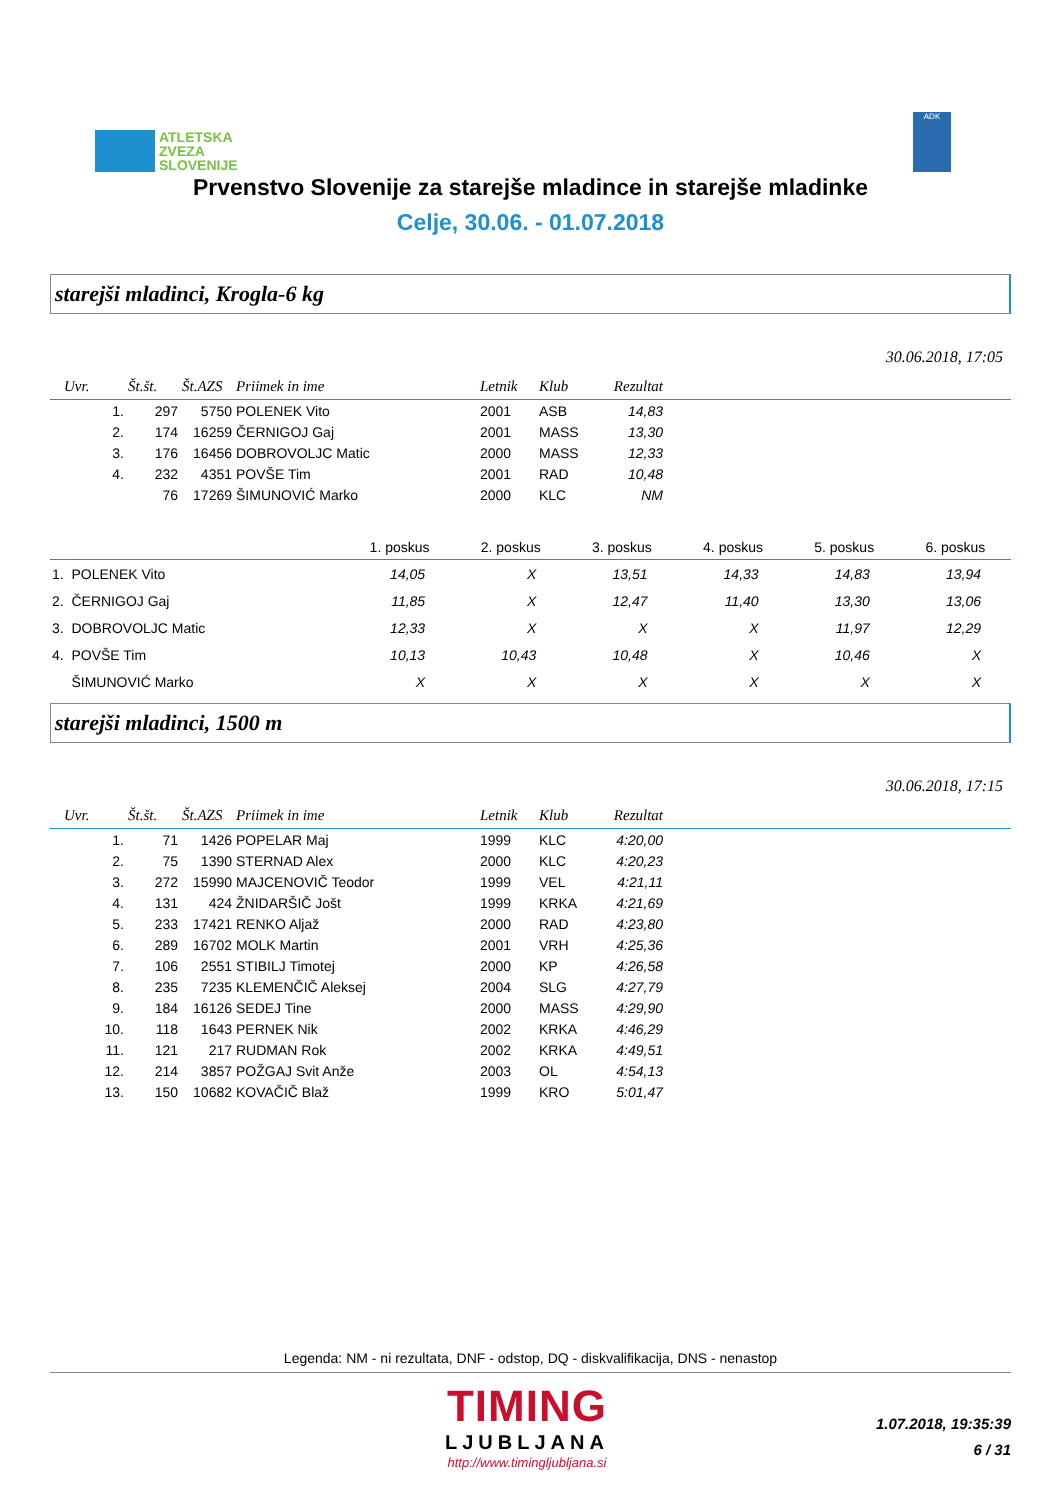ATLETSKA
ZVEZA
SLOVENIJE
ADK
Prvenstvo Slovenije za starejše mladince in starejše mladinke
Celje, 30.06. - 01.07.2018
starejši mladinci, Krogla-6 kg
30.06.2018, 17:05
| Uvr. | Št.št. | Št.AZS | Priimek in ime | Letnik | Klub | Rezultat | |
| --- | --- | --- | --- | --- | --- | --- | --- |
| 1. | 297 | 5750 | POLENEK Vito | 2001 | ASB | 14,83 | |
| 2. | 174 | 16259 | ČERNIGOJ Gaj | 2001 | MASS | 13,30 | |
| 3. | 176 | 16456 | DOBROVOLJC Matic | 2000 | MASS | 12,33 | |
| 4. | 232 | 4351 | POVŠE Tim | 2001 | RAD | 10,48 | |
| | 76 | 17269 | ŠIMUNOVIĆ Marko | 2000 | KLC | NM | |
| | 1. poskus | 2. poskus | 3. poskus | 4. poskus | 5. poskus | 6. poskus |
| --- | --- | --- | --- | --- | --- | --- |
| 1. POLENEK Vito | 14,05 | X | 13,51 | 14,33 | 14,83 | 13,94 |
| 2. ČERNIGOJ Gaj | 11,85 | X | 12,47 | 11,40 | 13,30 | 13,06 |
| 3. DOBROVOLJC Matic | 12,33 | X | X | X | 11,97 | 12,29 |
| 4. POVŠE Tim | 10,13 | 10,43 | 10,48 | X | 10,46 | X |
| ŠIMUNOVIĆ Marko | X | X | X | X | X | X |
starejši mladinci, 1500 m
30.06.2018, 17:15
| Uvr. | Št.št. | Št.AZS | Priimek in ime | Letnik | Klub | Rezultat | |
| --- | --- | --- | --- | --- | --- | --- | --- |
| 1. | 71 | 1426 | POPELAR Maj | 1999 | KLC | 4:20,00 | |
| 2. | 75 | 1390 | STERNAD Alex | 2000 | KLC | 4:20,23 | |
| 3. | 272 | 15990 | MAJCENOVIČ Teodor | 1999 | VEL | 4:21,11 | |
| 4. | 131 | 424 | ŽNIDARŠIČ Jošt | 1999 | KRKA | 4:21,69 | |
| 5. | 233 | 17421 | RENKO Aljaž | 2000 | RAD | 4:23,80 | |
| 6. | 289 | 16702 | MOLK Martin | 2001 | VRH | 4:25,36 | |
| 7. | 106 | 2551 | STIBILJ Timotej | 2000 | KP | 4:26,58 | |
| 8. | 235 | 7235 | KLEMENČIČ Aleksej | 2004 | SLG | 4:27,79 | |
| 9. | 184 | 16126 | SEDEJ Tine | 2000 | MASS | 4:29,90 | |
| 10. | 118 | 1643 | PERNEK Nik | 2002 | KRKA | 4:46,29 | |
| 11. | 121 | 217 | RUDMAN Rok | 2002 | KRKA | 4:49,51 | |
| 12. | 214 | 3857 | POŽGAJ Svit Anže | 2003 | OL | 4:54,13 | |
| 13. | 150 | 10682 | KOVAČIČ Blaž | 1999 | KRO | 5:01,47 | |
Legenda: NM - ni rezultata, DNF - odstop, DQ - diskvalifikacija, DNS - nenastop
TIMING
LJUBLJANA
http://www.timingljubljana.si
1.07.2018, 19:35:39
6 / 31